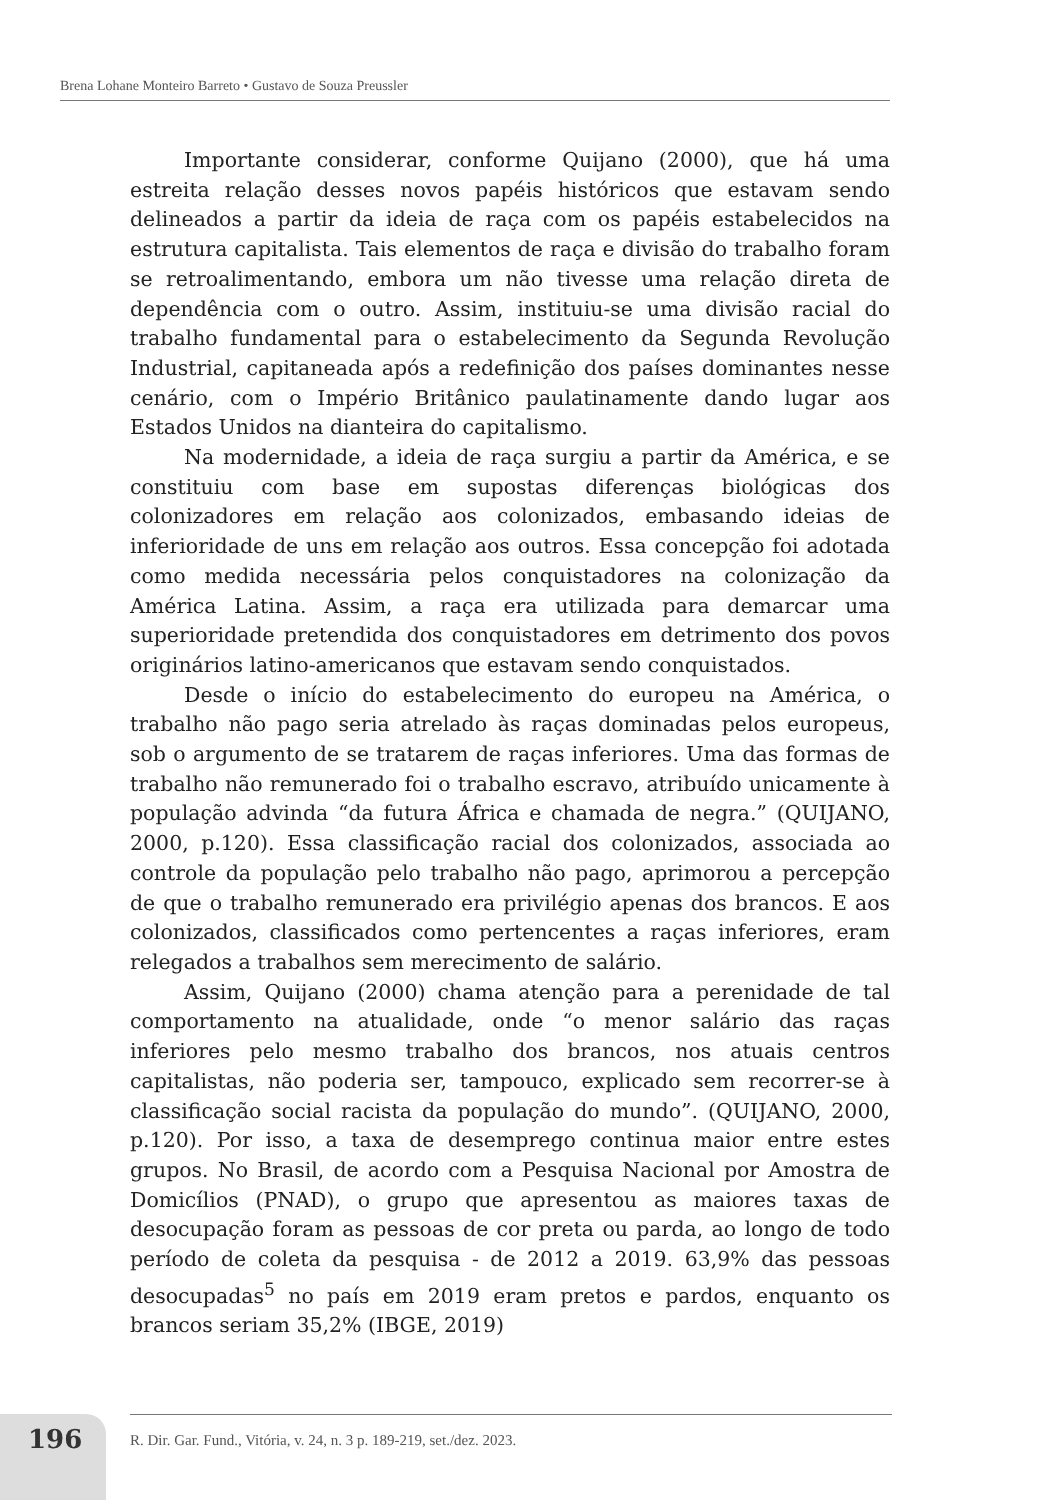Brena Lohane Monteiro Barreto • Gustavo de Souza Preussler
Importante considerar, conforme Quijano (2000), que há uma estreita relação desses novos papéis históricos que estavam sendo delineados a partir da ideia de raça com os papéis estabelecidos na estrutura capitalista. Tais elementos de raça e divisão do trabalho foram se retroalimentando, embora um não tivesse uma relação direta de dependência com o outro. Assim, instituiu-se uma divisão racial do trabalho fundamental para o estabelecimento da Segunda Revolução Industrial, capitaneada após a redefinição dos países dominantes nesse cenário, com o Império Britânico paulatinamente dando lugar aos Estados Unidos na dianteira do capitalismo.
Na modernidade, a ideia de raça surgiu a partir da América, e se constituiu com base em supostas diferenças biológicas dos colonizadores em relação aos colonizados, embasando ideias de inferioridade de uns em relação aos outros. Essa concepção foi adotada como medida necessária pelos conquistadores na colonização da América Latina. Assim, a raça era utilizada para demarcar uma superioridade pretendida dos conquistadores em detrimento dos povos originários latino-americanos que estavam sendo conquistados.
Desde o início do estabelecimento do europeu na América, o trabalho não pago seria atrelado às raças dominadas pelos europeus, sob o argumento de se tratarem de raças inferiores. Uma das formas de trabalho não remunerado foi o trabalho escravo, atribuído unicamente à população advinda “da futura África e chamada de negra.” (QUIJANO, 2000, p.120). Essa classificação racial dos colonizados, associada ao controle da população pelo trabalho não pago, aprimorou a percepção de que o trabalho remunerado era privilégio apenas dos brancos. E aos colonizados, classificados como pertencentes a raças inferiores, eram relegados a trabalhos sem merecimento de salário.
Assim, Quijano (2000) chama atenção para a perenidade de tal comportamento na atualidade, onde “o menor salário das raças inferiores pelo mesmo trabalho dos brancos, nos atuais centros capitalistas, não poderia ser, tampouco, explicado sem recorrer-se à classificação social racista da população do mundo”. (QUIJANO, 2000, p.120). Por isso, a taxa de desemprego continua maior entre estes grupos. No Brasil, de acordo com a Pesquisa Nacional por Amostra de Domicílios (PNAD), o grupo que apresentou as maiores taxas de desocupação foram as pessoas de cor preta ou parda, ao longo de todo período de coleta da pesquisa - de 2012 a 2019. 63,9% das pessoas desocupadas<sup>5</sup> no país em 2019 eram pretos e pardos, enquanto os brancos seriam 35,2% (IBGE, 2019)
196
R. Dir. Gar. Fund., Vitória, v. 24, n. 3 p. 189-219, set./dez. 2023.